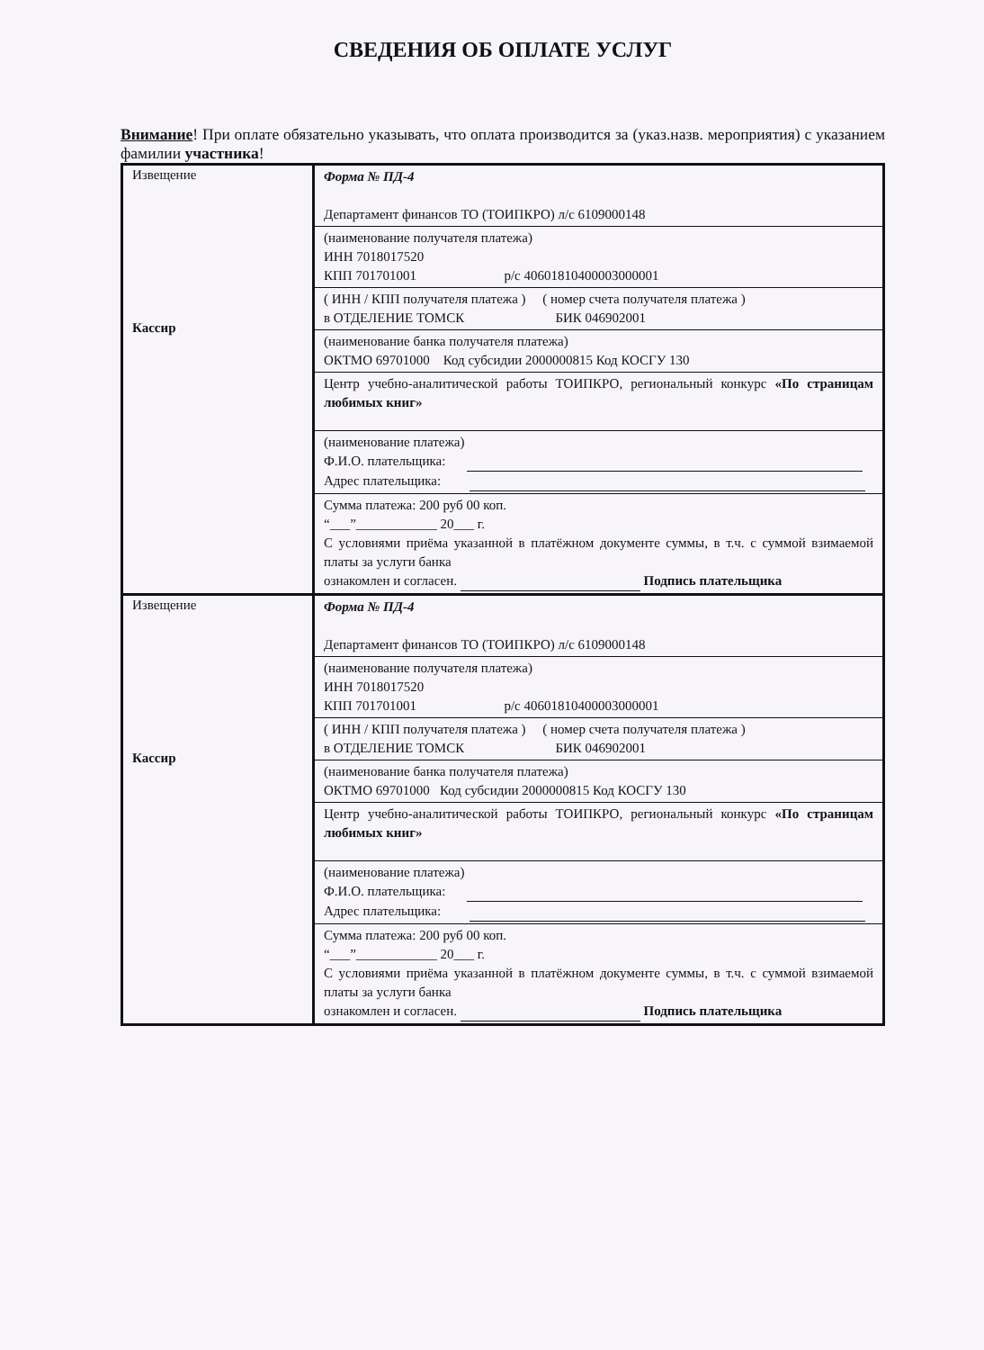СВЕДЕНИЯ ОБ ОПЛАТЕ УСЛУГ
Внимание! При оплате обязательно указывать, что оплата производится за (указ.назв. мероприятия) с указанием фамилии участника!
| Извещение Кассир | Форма № ПД-4 Департамент финансов ТО (ТОИПКРО) л/с 6109000148 (наименование получателя платежа) ИНН 7018017520 КПП 701701001 р/с 40601810400003000001 ( ИНН / КПП получателя платежа ) ( номер счета получателя платежа ) в ОТДЕЛЕНИЕ ТОМСК БИК 046902001 (наименование банка получателя платежа) ОКТМО 69701000 Код субсидии 2000000815 Код КОСГУ 130 Центр учебно-аналитической работы ТОИПКРО, региональный конкурс «По страницам любимых книг» (наименование платежа) Ф.И.О. плательщика: Адрес плательщика: Сумма платежа: 200 руб 00 коп. “___”____________ 20___ г. С условиями приёма указанной в платёжном документе суммы, в т.ч. с суммой взимаемой платы за услуги банка ознакомлен и согласен. Подпись плательщика |
| Извещение Кассир | Форма № ПД-4 Департамент финансов ТО (ТОИПКРО) л/с 6109000148 (наименование получателя платежа) ИНН 7018017520 КПП 701701001 р/с 40601810400003000001 ( ИНН / КПП получателя платежа ) ( номер счета получателя платежа ) в ОТДЕЛЕНИЕ ТОМСК БИК 046902001 (наименование банка получателя платежа) ОКТМО 69701000 Код субсидии 2000000815 Код КОСГУ 130 Центр учебно-аналитической работы ТОИПКРО, региональный конкурс «По страницам любимых книг» (наименование платежа) Ф.И.О. плательщика: Адрес плательщика: Сумма платежа: 200 руб 00 коп. “___”____________ 20___ г. С условиями приёма указанной в платёжном документе суммы, в т.ч. с суммой взимаемой платы за услуги банка ознакомлен и согласен. Подпись плательщика |